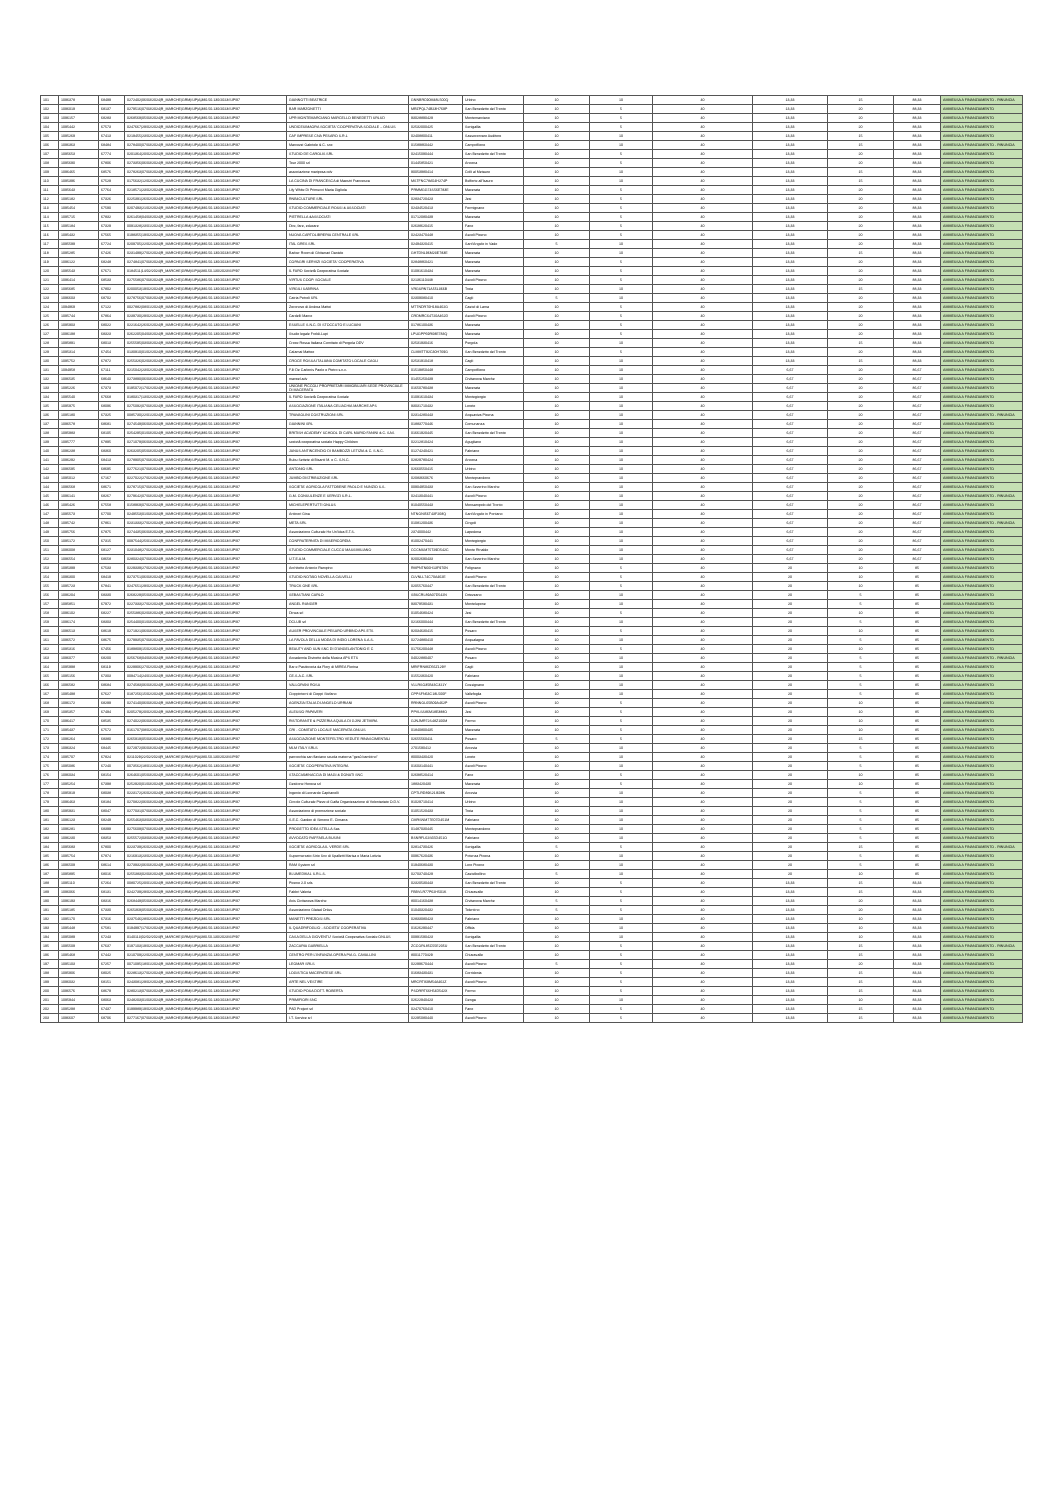| 101 | 1096378 | 68499 | 0272402/06/03/2024/R_MARCHE/GRM/SIP/A/380.50.130/2023/SIP/97 | GIANNOTTI BEATRICE | GNNBRC90M48L500Q | Urbino | 10 | 10 | 40 | 13,33 | 15 | 88,33 | AMMESSA A FINANZIAMENTO - RINUNCIA |
| 102 | 1096019 | 68137 | 0279516/07/03/2024/R_MARCHE/GRM/SIP/A/380.50.130/2023/SIP/97 | BAR MARZONETTI | MRZPQL74B23H769P | San Benedetto del Tronto | 10 | 5 | 40 | 13,33 | 20 | 88,33 | AMMESSA A FINANZIAMENTO |
| 103 | 1096157 | 68283 | 0268569/05/03/2024/R_MARCHE/GRM/SIP/A/380.50.130/2023/SIP/97 | UPR MONTEMARCIANO MARCELLO BENEDETTI SRLSD | 93028890429 | Montemarciano | 10 | 5 | 40 | 13,33 | 20 | 88,33 | AMMESSA A FINANZIAMENTO |
| 104 | 1095442 | 67573 | 0247667/29/02/2024/R_MARCHE/GRM/SIP/A/380.50.130/2023/SIP/97 | UNDICESIMAORA SOCIETA' COOPERATIVA SOCIALE – ONLUS | 02532000425 | Senigallia | 10 | 5 | 40 | 13,33 | 20 | 88,33 | AMMESSA A FINANZIAMENTO |
| 105 | 1095269 | 67413 | 0219455/23/02/2024/R_MARCHE/GRM/SIP/A/380.50.130/2023/SIP/97 | CAF IMPRESE CNA PESARO S.R.L | 02408800411 | Sassocorvaro Auditore | 10 | 10 | 40 | 13,33 | 15 | 88,33 | AMMESSA A FINANZIAMENTO |
| 106 | 1096363 | 68484 | 0278400/07/03/2024/R_MARCHE/GRM/SIP/A/380.50.130/2023/SIP/97 | Marcozzi Gabriele & C. snc | 01589860442 | Campofilone | 10 | 10 | 40 | 13,33 | 15 | 88,33 | AMMESSA A FINANZIAMENTO - RINUNCIA |
| 107 | 1095653 | 67774 | 0201364/20/02/2024/R_MARCHE/GRM/SIP/A/380.50.130/2023/SIP/97 | STUDIO DE CAROLIS SRL | 02415090444 | San Benedetto del Tronto | 10 | 5 | 40 | 13,33 | 20 | 88,33 | AMMESSA A FINANZIAMENTO |
| 108 | 1095690 | 67806 | 0273356/06/03/2024/R_MARCHE/GRM/SIP/A/380.50.130/2023/SIP/97 | Tour 2000 srl | 01445850421 | Ancona | 10 | 5 | 40 | 13,33 | 20 | 88,33 | AMMESSA A FINANZIAMENTO |
| 109 | 1096465 | 68576 | 0278263/07/03/2024/R_MARCHE/GRM/SIP/A/380.50.130/2023/SIP/97 | associazione mariposa odv | 90053980414 | Colli al Metauro | 10 | 10 | 40 | 13,33 | 15 | 88,33 | AMMESSA A FINANZIAMENTO |
| 110 | 1095396 | 67529 | 0175632/12/02/2024/R_MARCHE/GRM/SIP/A/380.50.130/2023/SIP/97 | LA CUCINA DI FRANCESCA di Maestri Francesca | MSTFNC78A54H274P | Belforte all'Isauro | 10 | 10 | 40 | 13,33 | 15 | 88,33 | AMMESSA A FINANZIAMENTO |
| 111 | 1095643 | 67764 | 0218571/23/02/2024/R_MARCHE/GRM/SIP/A/380.50.130/2023/SIP/97 | Lily White Di Primucci Maria Gigliola | PRMMGG74S56E783E | Macerata | 10 | 5 | 40 | 13,33 | 20 | 88,33 | AMMESSA A FINANZIAMENTO |
| 112 | 1095182 | 67326 | 0225391/26/02/2024/R_MARCHE/GRM/SIP/A/380.50.130/2023/SIP/97 | RNB4CULTURE SRL | 02834720423 | Jesi | 10 | 5 | 40 | 13,33 | 20 | 88,33 | AMMESSA A FINANZIAMENTO |
| 113 | 1095454 | 67590 | 0207493/21/02/2024/R_MARCHE/GRM/SIP/A/380.50.130/2023/SIP/97 | STUDIO COMMERCIALE ROSSI & ASSOCIATI | 02434520413 | Fermignano | 10 | 5 | 40 | 13,33 | 20 | 88,33 | AMMESSA A FINANZIAMENTO |
| 114 | 1095715 | 67832 | 0261458/04/03/2024/R_MARCHE/GRM/SIP/A/380.50.130/2023/SIP/97 | PIETRELLA &ASSOCIATI | 01712080439 | Macerata | 10 | 5 | 40 | 13,33 | 20 | 88,33 | AMMESSA A FINANZIAMENTO |
| 115 | 1095184 | 67329 | 0091328/23/01/2024/R_MARCHE/GRM/SIP/A/380.50.130/2023/SIP/97 | Dire, fare, educare | 02638620415 | Fano | 10 | 5 | 40 | 13,33 | 20 | 88,33 | AMMESSA A FINANZIAMENTO |
| 116 | 1095432 | 67565 | 0198355/19/02/2024/R_MARCHE/GRM/SIP/A/380.50.130/2023/SIP/97 | NUOVA CARTOLIBRERIA CENTRALE SRL | 02423470448 | Ascoli Piceno | 10 | 5 | 40 | 13,33 | 20 | 88,33 | AMMESSA A FINANZIAMENTO |
| 117 | 1095599 | 67724 | 0209705/22/02/2024/R_MARCHE/GRM/SIP/A/380.50.130/2023/SIP/97 | ITAL GRES SRL | 02494320415 | Sant'Angelo in Vado | 5 | 10 | 40 | 13,33 | 20 | 88,33 | AMMESSA A FINANZIAMENTO |
| 118 | 1095285 | 67426 | 0231499/27/02/2024/R_MARCHE/GRM/SIP/A/380.50.130/2023/SIP/97 | Barber Room di Ghitarrari Daniele | GHTDNL96M23E783E | Macerata | 10 | 10 | 40 | 13,33 | 15 | 88,33 | AMMESSA A FINANZIAMENTO |
| 119 | 1096122 | 68248 | 0274841/07/03/2024/R_MARCHE/GRM/SIP/A/380.50.130/2023/SIP/97 | COPAGRI SERVIZI SOCIETA' COOPERATIVA | 02848860421 | Macerata | 10 | 5 | 40 | 13,33 | 20 | 88,33 | AMMESSA A FINANZIAMENTO |
| 120 | 1095543 | 67671 | 0184511/14/02/2024/R_MARCHE/GRM/SIP/A/380.50.130/2023/SIP/97 | IL FARO Società Cooperativa Sociale | 01091610434 | Macerata | 10 | 5 | 40 | 13,33 | 20 | 88,33 | AMMESSA A FINANZIAMENTO |
| 121 | 1096414 | 68533 | 0275586/07/03/2024/R_MARCHE/GRM/SIP/A/380.50.130/2023/SIP/97 | VIRTUS COOP. SOCIALE | 02136110448 | Ascoli Piceno | 10 | 5 | 40 | 13,33 | 20 | 88,33 | AMMESSA A FINANZIAMENTO |
| 122 | 1095685 | 67802 | 0200053/19/02/2024/R_MARCHE/GRM/SIP/A/380.50.130/2023/SIP/97 | VIRGILI SABRINA | VRGSRN71A55L366B | Treia | 10 | 10 | 40 | 13,33 | 15 | 88,33 | AMMESSA A FINANZIAMENTO |
| 123 | 1096603 | 68702 | 0278756/07/03/2024/R_MARCHE/GRM/SIP/A/380.50.130/2023/SIP/97 | Catria Petroli SRL | 02309080410 | Cagli | 5 | 10 | 40 | 13,33 | 20 | 88,33 | AMMESSA A FINANZIAMENTO |
| 124 | 1094969 | 67122 | 0027882/08/01/2024/R_MARCHE/GRM/SIP/A/380.50.130/2023/SIP/97 | Zeronove di Andrea Mattei | MTTNDR70H18A462G | Castel di Lama | 10 | 5 | 40 | 13,33 | 20 | 88,33 | AMMESSA A FINANZIAMENTO |
| 125 | 1095744 | 67864 | 0239730/29/02/2024/R_MARCHE/GRM/SIP/A/380.50.130/2023/SIP/97 | Cardelli Marco | CRDMRC64T20A462D | Ascoli Piceno | 10 | 5 | 40 | 13,33 | 20 | 88,33 | AMMESSA A FINANZIAMENTO |
| 126 | 1095903 | 68022 | 0221642/26/02/2024/R_MARCHE/GRM/SIP/A/380.50.130/2023/SIP/97 | ESSELLE S.N.C. DI STOCCUTO E LUCIANI | 01786100436 | Macerata | 10 | 5 | 40 | 13,33 | 20 | 88,33 | AMMESSA A FINANZIAMENTO |
| 127 | 1096198 | 68323 | 0262205/04/03/2024/R_MARCHE/GRM/SIP/A/380.50.130/2023/SIP/97 | Studio legale Froldi-Lupi | LPUGPP69R08E783Q | Macerata | 10 | 5 | 40 | 13,33 | 20 | 88,33 | AMMESSA A FINANZIAMENTO |
| 128 | 1095891 | 68013 | 0255595/03/03/2024/R_MARCHE/GRM/SIP/A/380.50.130/2023/SIP/97 | Croce Rossa Italiana Comitato di Pergola ODV | 02531930416 | Pergola | 10 | 10 | 40 | 13,33 | 15 | 88,33 | AMMESSA A FINANZIAMENTO |
| 129 | 1095314 | 67454 | 0130910/01/02/2024/R_MARCHE/GRM/SIP/A/380.50.130/2023/SIP/97 | Calamai Matteo | CLMMTT92C30H769G | San Benedetto del Tronto | 10 | 5 | 40 | 13,33 | 20 | 88,33 | AMMESSA A FINANZIAMENTO |
| 130 | 1095752 | 67872 | 0255326/02/03/2024/R_MARCHE/GRM/SIP/A/380.50.130/2023/SIP/97 | CROCE ROSSA ITALIANA COMITATO LOCALE CAGLI | 02531910418 | Cagli | 10 | 10 | 40 | 13,33 | 15 | 88,33 | AMMESSA A FINANZIAMENTO |
| 131 | 1094958 | 67111 | 0215042/23/02/2024/R_MARCHE/GRM/SIP/A/380.50.130/2023/SIP/97 | F.lli De Carlonis Paolo e Pietro s.n.c. | 01519850448 | Campofilone | 10 | 10 | 40 | 6,67 | 20 | 86,67 | AMMESSA A FINANZIAMENTO |
| 132 | 1096535 | 68640 | 0273890/06/03/2024/R_MARCHE/GRM/SIP/A/380.50.130/2023/SIP/97 | marwel adv | 01455250439 | Civitanova Marche | 10 | 10 | 40 | 6,67 | 20 | 86,67 | AMMESSA A FINANZIAMENTO |
| 133 | 1095226 | 67373 | 0195072/17/02/2024/R_MARCHE/GRM/SIP/A/380.50.130/2023/SIP/97 | UNIONE PICCOLI PROPRIETARI IMMOBILIARI SEDE PROVINCIALE DI MACERATA | 01650780438 | Macerata | 10 | 10 | 40 | 6,67 | 20 | 86,67 | AMMESSA A FINANZIAMENTO |
| 134 | 1095540 | 67668 | 0180317/13/02/2024/R_MARCHE/GRM/SIP/A/380.50.130/2023/SIP/97 | IL FARO Società Cooperativa Sociale | 01091610434 | Montegiorgio | 10 | 10 | 40 | 6,67 | 20 | 86,67 | AMMESSA A FINANZIAMENTO |
| 135 | 1095975 | 68096 | 0275092/07/03/2024/R_MARCHE/GRM/SIP/A/380.50.130/2023/SIP/97 | ASSOCIAZIONE ITALIANA CELIACHIA MARCHE APS | 93031710432 | Loreto | 10 | 10 | 40 | 6,67 | 20 | 86,67 | AMMESSA A FINANZIAMENTO |
| 136 | 1095180 | 67325 | 0085730/22/01/2024/R_MARCHE/GRM/SIP/A/380.50.130/2023/SIP/97 | TRAVAGLINI COSTRUZIONI SRL | 02314280443 | Acquaviva Picena | 10 | 10 | 40 | 6,67 | 20 | 86,67 | AMMESSA A FINANZIAMENTO - RINUNCIA |
| 137 | 1096578 | 68681 | 0274549/06/03/2024/R_MARCHE/GRM/SIP/A/380.50.130/2023/SIP/97 | GIANNINI SRL | 01883770446 | Comunanza | 10 | 10 | 40 | 6,67 | 20 | 86,67 | AMMESSA A FINANZIAMENTO |
| 138 | 1095983 | 68105 | 0254295/01/03/2024/R_MARCHE/GRM/SIP/A/380.50.130/2023/SIP/97 | BRITISH ACADEMY SCHOOL DI CARL MARIO FANINI & C. SAS | 01661920445 | San Benedetto del Tronto | 10 | 10 | 40 | 6,67 | 20 | 86,67 | AMMESSA A FINANZIAMENTO |
| 139 | 1095777 | 67895 | 0271079/06/03/2024/R_MARCHE/GRM/SIP/A/380.50.130/2023/SIP/97 | società cooperativa sociale Happy Children | 02212810424 | Agugliano | 10 | 10 | 40 | 6,67 | 20 | 86,67 | AMMESSA A FINANZIAMENTO |
| 140 | 1096238 | 68360 | 0263205/05/03/2024/R_MARCHE/GRM/SIP/A/380.50.130/2023/SIP/97 | JANUS ANTINCENDIO DI BAMBOZZI LETIZIA & C. S.N.C. | 01274240421 | Fabriano | 10 | 10 | 40 | 6,67 | 20 | 86,67 | AMMESSA A FINANZIAMENTO |
| 141 | 1096292 | 68413 | 0278905/07/03/2024/R_MARCHE/GRM/SIP/A/380.50.130/2023/SIP/97 | Bubu Settete di Bisanti M. e C. S.N.C. | 02829780424 | Ancona | 10 | 10 | 40 | 6,67 | 20 | 86,67 | AMMESSA A FINANZIAMENTO |
| 142 | 1096595 | 68695 | 0277621/07/03/2024/R_MARCHE/GRM/SIP/A/380.50.130/2023/SIP/97 | ANTONIO SRL | 02660550415 | Urbino | 10 | 10 | 40 | 6,67 | 20 | 86,67 | AMMESSA A FINANZIAMENTO |
| 143 | 1095012 | 67167 | 0227022/27/02/2024/R_MARCHE/GRM/SIP/A/380.50.130/2023/SIP/97 | JUMBO DISTRIBUZIONE SRL | 02083660676 | Monteprandone | 10 | 10 | 40 | 6,67 | 20 | 86,67 | AMMESSA A FINANZIAMENTO |
| 144 | 1096568 | 68671 | 0278715/07/03/2024/R_MARCHE/GRM/SIP/A/380.50.130/2023/SIP/97 | SOCIETA' AGRICOLA FATTOBENE PAOLO E NUNZIO S.S. | 00904950433 | San Severino Marche | 10 | 10 | 40 | 6,67 | 20 | 86,67 | AMMESSA A FINANZIAMENTO |
| 145 | 1096141 | 68267 | 0279642/07/03/2024/R_MARCHE/GRM/SIP/A/380.50.130/2023/SIP/97 | G.M. CONSULENZE E SERVIZI S.R.L. | 02413040441 | Ascoli Piceno | 10 | 10 | 40 | 6,67 | 20 | 86,67 | AMMESSA A FINANZIAMENTO - RINUNCIA |
| 146 | 1095426 | 67558 | 0158969/07/02/2024/R_MARCHE/GRM/SIP/A/380.50.130/2023/SIP/97 | MICHELEPERTUTTI ONLUS | 91040550443 | Monsampolo del Tronto | 10 | 10 | 40 | 6,67 | 20 | 86,67 | AMMESSA A FINANZIAMENTO |
| 147 | 1095573 | 67700 | 0249553/01/03/2024/R_MARCHE/GRM/SIP/A/380.50.130/2023/SIP/97 | Antinori Gina | NTNGNI56T43F268Q | Sant'Angelo in Pontano | 10 | 10 | 40 | 6,67 | 20 | 86,67 | AMMESSA A FINANZIAMENTO |
| 148 | 1095742 | 67861 | 0231333/27/02/2024/R_MARCHE/GRM/SIP/A/380.50.130/2023/SIP/97 | META SRL | 01081200436 | Cingoli | 10 | 10 | 40 | 6,67 | 20 | 86,67 | AMMESSA A FINANZIAMENTO - RINUNCIA |
| 149 | 1095756 | 67875 | 0274435/06/03/2024/R_MARCHE/GRM/SIP/A/380.50.130/2023/SIP/97 | Associazione Culturale Ho Un'Idea E.T.S. | 2374000442 | Lapedona | 10 | 10 | 40 | 6,67 | 20 | 86,67 | AMMESSA A FINANZIAMENTO |
| 150 | 1095172 | 67315 | 0097544/25/01/2024/R_MARCHE/GRM/SIP/A/380.50.130/2023/SIP/97 | CONFRATERNITA DI MISERICORDIA | 81002470441 | Montegiorgio | 10 | 10 | 40 | 6,67 | 20 | 86,67 | AMMESSA A FINANZIAMENTO |
| 151 | 1096008 | 68127 | 0231048/27/02/2024/R_MARCHE/GRM/SIP/A/380.50.130/2023/SIP/97 | STUDIO COMMERCIALE CUCCÙ MASSIMILIANO | CCCMSM75T29D542C | Monte Rinaldo | 10 | 10 | 40 | 6,67 | 20 | 86,67 | AMMESSA A FINANZIAMENTO |
| 152 | 1096554 | 68658 | 0280324/07/03/2024/R_MARCHE/GRM/SIP/A/380.50.130/2023/SIP/97 | U.T.E.A.M. | 92002690433 | San Severino Marche | 10 | 10 | 40 | 6,67 | 20 | 86,67 | AMMESSA A FINANZIAMENTO |
| 153 | 1095399 | 67533 | 0229339/27/02/2024/R_MARCHE/GRM/SIP/A/380.50.130/2023/SIP/97 | Architetto Antonio Rampino | RMPNTN66H13F970N | Folignano | 10 | 5 | 40 | 20 | 10 | 85 | AMMESSA A FINANZIAMENTO |
| 154 | 1096300 | 68419 | 0273751/06/03/2024/R_MARCHE/GRM/SIP/A/380.50.130/2023/SIP/97 | STUDIO NOTAIO NOVELLA CALVELLI | CLVNLL74C70A462E | Ascoli Piceno | 10 | 5 | 40 | 20 | 10 | 85 | AMMESSA A FINANZIAMENTO |
| 155 | 1095723 | 67841 | 0247651/29/02/2024/R_MARCHE/GRM/SIP/A/380.50.130/2023/SIP/97 | TRUCK ONE SRL | 02055760447 | San Benedetto del Tronto | 10 | 5 | 40 | 20 | 10 | 85 | AMMESSA A FINANZIAMENTO |
| 156 | 1096204 | 68330 | 0268229/05/03/2024/R_MARCHE/GRM/SIP/A/380.50.130/2023/SIP/97 | SEBASTIANI CARLO | SBSCRL89A07D542N | Ortezzano | 10 | 10 | 40 | 20 | 5 | 85 | AMMESSA A FINANZIAMENTO |
| 157 | 1095851 | 67972 | 0227333/27/02/2024/R_MARCHE/GRM/SIP/A/380.50.130/2023/SIP/97 | ANGEL RANGER | 93079590431 | Montelupone | 10 | 10 | 40 | 20 | 5 | 85 | AMMESSA A FINANZIAMENTO |
| 158 | 1096102 | 68227 | 0255386/02/03/2024/R_MARCHE/GRM/SIP/A/380.50.130/2023/SIP/97 | Dinea srl | 01054680424 | Jesi | 10 | 5 | 40 | 20 | 10 | 85 | AMMESSA A FINANZIAMENTO |
| 159 | 1096174 | 68303 | 0254400/01/03/2024/R_MARCHE/GRM/SIP/A/380.50.130/2023/SIP/97 | DCLUB srl | 02166000444 | San Benedetto del Tronto | 10 | 10 | 40 | 20 | 5 | 85 | AMMESSA A FINANZIAMENTO |
| 160 | 1096513 | 68619 | 0271921/06/03/2024/R_MARCHE/GRM/SIP/A/380.50.130/2023/SIP/97 | AUSER PROVINCIALE PESARO URBINO APS ETS | 92034630415 | Pesaro | 10 | 5 | 40 | 20 | 10 | 85 | AMMESSA A FINANZIAMENTO |
| 161 | 1096572 | 68675 | 0279935/07/03/2024/R_MARCHE/GRM/SIP/A/380.50.130/2023/SIP/97 | LA FAVOLA DELLA MODA DI INDIO LORENA S.A.S. | 02724880410 | Acqualagna | 10 | 10 | 40 | 20 | 5 | 85 | AMMESSA A FINANZIAMENTO |
| 162 | 1095316 | 67456 | 0189809/15/02/2024/R_MARCHE/GRM/SIP/A/380.50.130/2023/SIP/97 | BEAUTY AND SUN SNC DI D'ANGELANTONIO E C | 01756200448 | Ascoli Piceno | 10 | 5 | 40 | 20 | 10 | 85 | AMMESSA A FINANZIAMENTO |
| 163 | 1096077 | 68200 | 0256768/04/03/2024/R_MARCHE/GRM/SIP/A/380.50.130/2023/SIP/97 | Accademia Distretto della Musica APS ETS | 04022880407 | Pesaro | 10 | 10 | 40 | 20 | 5 | 85 | AMMESSA A FINANZIAMENTO - RINUNCIA |
| 164 | 1095998 | 68119 | 0229906/27/02/2024/R_MARCHE/GRM/SIP/A/380.50.130/2023/SIP/97 | Bar e Pasticceria da Flory di MIREA Florina | MRIFRN86D56Z129Y | Cagli | 10 | 10 | 40 | 20 | 5 | 85 | AMMESSA A FINANZIAMENTO |
| 165 | 1095156 | 67303 | 0094714/24/01/2024/R_MARCHE/GRM/SIP/A/380.50.130/2023/SIP/97 | CE.S.A.C. SRL | 01552360420 | Fabriano | 10 | 10 | 40 | 20 | 5 | 85 | AMMESSA A FINANZIAMENTO |
| 166 | 1096582 | 68684 | 0274583/06/03/2024/R_MARCHE/GRM/SIP/A/380.50.130/2023/SIP/97 | VALLORANI ROSA | VLLRSO35B43C321Y | Cossignano | 10 | 10 | 40 | 20 | 5 | 85 | AMMESSA A FINANZIAMENTO |
| 167 | 1095498 | 67627 | 0187256/15/02/2024/R_MARCHE/GRM/SIP/A/380.50.130/2023/SIP/97 | Cioppinterni di Cioppi Stefano | CPPSFN63C18L500F | Vallefoglia | 10 | 10 | 40 | 20 | 5 | 85 | AMMESSA A FINANZIAMENTO |
| 168 | 1096172 | 68299 | 0274140/06/03/2024/R_MARCHE/GRM/SIP/A/380.50.130/2023/SIP/97 | AGENZIA ITALIA DI ANGELO URRIANI | RRNNGL65B09A462P | Ascoli Piceno | 10 | 5 | 40 | 20 | 10 | 85 | AMMESSA A FINANZIAMENTO |
| 169 | 1095357 | 67494 | 0205279/20/02/2024/R_MARCHE/GRM/SIP/A/380.50.130/2023/SIP/97 | ALESSIO PAPAVERI | PPVLSS86M18E388O | Jesi | 10 | 5 | 40 | 20 | 10 | 85 | AMMESSA A FINANZIAMENTO |
| 170 | 1096417 | 68535 | 0274022/06/03/2024/R_MARCHE/GRM/SIP/A/380.50.130/2023/SIP/97 | RISTORANTE & PIZZERIA AQUILA DI GJINI JETMIRA | GJNJMR72S48Z100M | Fermo | 10 | 5 | 40 | 20 | 10 | 85 | AMMESSA A FINANZIAMENTO |
| 171 | 1095437 | 67572 | 0161707/08/02/2024/R_MARCHE/GRM/SIP/A/380.50.130/2023/SIP/97 | CRI - COMITATO LOCALE MACERATA ONLUS | 01840800435 | Macerata | 10 | 5 | 40 | 20 | 10 | 85 | AMMESSA A FINANZIAMENTO |
| 172 | 1096264 | 68380 | 0265919/05/03/2024/R_MARCHE/GRM/SIP/A/380.50.130/2023/SIP/97 | ASSOCIAZIONE MONTEFELTRO VEDUTE RINASCIMENTALI | 02655560411 | Pesaro | 5 | 5 | 40 | 20 | 15 | 85 | AMMESSA A FINANZIAMENTO |
| 173 | 1096324 | 68445 | 0272972/06/03/2024/R_MARCHE/GRM/SIP/A/380.50.130/2023/SIP/97 | MLM ITALY SRLS | 2701590412 | Arcevia | 10 | 10 | 40 | 20 | 5 | 85 | AMMESSA A FINANZIAMENTO |
| 174 | 1095707 | 67824 | 0211029/22/02/2024/R_MARCHE/GRM/SIP/A/380.50.130/2023/SIP/97 | parrocchia san flaviano scuola materna "gesù bambino" | 80003430420 | Loreto | 10 | 10 | 40 | 20 | 5 | 85 | AMMESSA A FINANZIAMENTO |
| 175 | 1095086 | 67240 | 0073562/18/01/2024/R_MARCHE/GRM/SIP/A/380.50.130/2023/SIP/97 | SOCIETA' COOPERATIVA INTEGRA | 01603140441 | Ascoli Piceno | 10 | 10 | 40 | 20 | 5 | 85 | AMMESSA A FINANZIAMENTO |
| 176 | 1096034 | 68154 | 0264601/05/03/2024/R_MARCHE/GRM/SIP/A/380.50.130/2023/SIP/97 | STACCIAMINACCIA DI MAGI & DONATI SNC | 02698520414 | Fano | 10 | 5 | 40 | 20 | 10 | 85 | AMMESSA A FINANZIAMENTO |
| 177 | 1095254 | 67398 | 0252920/01/03/2024/R_MARCHE/GRM/SIP/A/380.50.130/2023/SIP/97 | Gestione Horeca srl | 1883420430 | Macerata | 10 | 5 | 40 | 20 | 10 | 85 | AMMESSA A FINANZIAMENTO |
| 178 | 1095919 | 68038 | 0223172/26/02/2024/R_MARCHE/GRM/SIP/A/380.50.130/2023/SIP/97 | Ingenio di Leonardo Capitanelli | CPTLRD89S21I608K | Arcevia | 10 | 10 | 40 | 20 | 5 | 85 | AMMESSA A FINANZIAMENTO |
| 179 | 1096463 | 68184 | 0270822/06/03/2024/R_MARCHE/GRM/SIP/A/380.50.130/2023/SIP/97 | Circolo Culturale Pieve di Gaifa Organizzazione di Volontariato O.D.V. | 91029710414 | Urbino | 10 | 10 | 40 | 20 | 5 | 85 | AMMESSA A FINANZIAMENTO |
| 180 | 1095931 | 68047 | 0277031/07/03/2024/R_MARCHE/GRM/SIP/A/380.50.130/2023/SIP/97 | Associazione di promozione sociale | 01051520433 | Treia | 10 | 10 | 40 | 20 | 5 | 85 | AMMESSA A FINANZIAMENTO |
| 181 | 1096123 | 68249 | 0255463/03/03/2024/R_MARCHE/GRM/SIP/A/380.50.130/2023/SIP/97 | S.E.C. Garden di Simone E. Cimarra | CMRSNM77E07D451M | Fabriano | 10 | 10 | 40 | 20 | 5 | 85 | AMMESSA A FINANZIAMENTO |
| 182 | 1096281 | 68399 | 0275609/07/03/2024/R_MARCHE/GRM/SIP/A/380.50.130/2023/SIP/97 | PROGETTO IDEA STELLA Sas | 01487030445 | Monteprandone | 10 | 10 | 40 | 20 | 5 | 85 | AMMESSA A FINANZIAMENTO |
| 183 | 1096230 | 68353 | 0255572/03/03/2024/R_MARCHE/GRM/SIP/A/380.50.130/2023/SIP/97 | AVVOCATO RAFFAELA BUSINI | BSNRFL62S65D451O | Fabriano | 10 | 10 | 40 | 20 | 5 | 85 | AMMESSA A FINANZIAMENTO |
| 184 | 1095683 | 67800 | 0223739/26/02/2024/R_MARCHE/GRM/SIP/A/380.50.130/2023/SIP/97 | SOCIETA' AGRICOLA IL VERDE SRL | 02814730426 | Senigallia | 5 | 5 | 40 | 20 | 15 | 85 | AMMESSA A FINANZIAMENTO - RINUNCIA |
| 185 | 1095754 | 67874 | 0216913/23/02/2024/R_MARCHE/GRM/SIP/A/380.50.130/2023/SIP/97 | Supermercato Sirio Snc di Spalletti Marisa e Maria Letizia | 00967620436 | Potenza Picena | 10 | 10 | 40 | 20 | 5 | 85 | AMMESSA A FINANZIAMENTO |
| 186 | 1096509 | 68614 | 0273932/06/03/2024/R_MARCHE/GRM/SIP/A/380.50.130/2023/SIP/97 | RAM System srl | 01940680430 | Loro Piceno | 10 | 10 | 40 | 20 | 5 | 85 | AMMESSA A FINANZIAMENTO |
| 187 | 1095895 | 68016 | 0255383/02/03/2024/R_MARCHE/GRM/SIP/A/380.50.130/2023/SIP/97 | BLUMEDIKAL S.R.L.S. | 02703740429 | Castelbellino | 5 | 10 | 40 | 20 | 10 | 85 | AMMESSA A FINANZIAMENTO |
| 188 | 1095110 | 67264 | 0080725/20/01/2024/R_MARCHE/GRM/SIP/A/380.50.130/2023/SIP/97 | Piceno 2.0 srls | 02320530443 | San Benedetto del Tronto | 10 | 5 | 40 | 13,33 | 15 | 83,33 | AMMESSA A FINANZIAMENTO |
| 189 | 1096066 | 68131 | 0242739/29/02/2024/R_MARCHE/GRM/SIP/A/380.50.130/2023/SIP/97 | Fabbri Valeria | FBBVLR77P62H501K | Chiaravalle | 10 | 5 | 40 | 13,33 | 15 | 83,33 | AMMESSA A FINANZIAMENTO |
| 190 | 1096193 | 68316 | 0268449/05/03/2024/R_MARCHE/GRM/SIP/A/380.50.130/2023/SIP/97 | Avis Civitanova Marche | 80014160438 | Civitanova Marche | 5 | 5 | 40 | 13,33 | 20 | 83,33 | AMMESSA A FINANZIAMENTO |
| 191 | 1095185 | 67330 | 0265369/05/03/2024/R_MARCHE/GRM/SIP/A/380.50.130/2023/SIP/97 | Associazione Glatad Onlus | 01040320432 | Tolentino | 5 | 5 | 40 | 13,33 | 20 | 83,33 | AMMESSA A FINANZIAMENTO |
| 192 | 1095170 | 67316 | 0237546/28/02/2024/R_MARCHE/GRM/SIP/A/380.50.130/2023/SIP/97 | MANETTI PREZIOSI SRL | 02833080423 | Fabriano | 10 | 10 | 40 | 13,33 | 10 | 83,33 | AMMESSA A FINANZIAMENTO |
| 193 | 1095448 | 67581 | 0194997/17/02/2024/R_MARCHE/GRM/SIP/A/380.50.130/2023/SIP/97 | IL QUADRIFOGLIO - SOCIETA' COOPERATIVA | 01626290447 | Offida | 10 | 10 | 40 | 13,33 | 10 | 83,33 | AMMESSA A FINANZIAMENTO |
| 194 | 1095089 | 67243 | 0140113/02/02/2024/R_MARCHE/GRM/SIP/A/380.50.130/2023/SIP/97 | CASA DELLA GIOVENTU' Società Cooperativa Sociale ONLUS | 00991590423 | Senigallia | 10 | 10 | 40 | 13,33 | 10 | 83,33 | AMMESSA A FINANZIAMENTO |
| 195 | 1095509 | 67637 | 0197103/19/02/2024/R_MARCHE/GRM/SIP/A/380.50.130/2023/SIP/97 | ZACCARIA GABRIELLA | ZCCGRL85C55E205U | San Benedetto del Tronto | 10 | 5 | 40 | 13,33 | 15 | 83,33 | AMMESSA A FINANZIAMENTO - RINUNCIA |
| 196 | 1095468 | 67442 | 0210709/22/02/2024/R_MARCHE/GRM/SIP/A/380.50.130/2023/SIP/97 | CENTRO PER L'INFANZIA OPERA PIA G. CAVALLINI | 80011770429 | Chiaravalle | 10 | 5 | 40 | 13,33 | 15 | 83,33 | AMMESSA A FINANZIAMENTO |
| 197 | 1095103 | 67257 | 0071095/18/01/2024/R_MARCHE/GRM/SIP/A/380.50.130/2023/SIP/97 | LEOMAR SRLS | 02299670444 | Ascoli Piceno | 5 | 5 | 40 | 13,33 | 20 | 83,33 | AMMESSA A FINANZIAMENTO |
| 198 | 1095906 | 68025 | 0228613/27/02/2024/R_MARCHE/GRM/SIP/A/380.50.130/2023/SIP/97 | LOGISTICA MACERATESE SRL | 01683430431 | Corridonia | 10 | 5 | 40 | 13,33 | 15 | 83,33 | AMMESSA A FINANZIAMENTO |
| 199 | 1096032 | 68151 | 0243081/29/02/2024/R_MARCHE/GRM/SIP/A/380.50.130/2023/SIP/97 | ARTE NEL VESTIRE | MRCRTI69M54A462Z | Ascoli Piceno | 10 | 5 | 40 | 13,33 | 15 | 83,33 | AMMESSA A FINANZIAMENTO |
| 200 | 1096576 | 68679 | 0280213/07/03/2024/R_MARCHE/GRM/SIP/A/380.50.130/2023/SIP/97 | STUDIO POSA DOTT. ROBERTA | PSORRT66H54D542X | Fermo | 10 | 5 | 40 | 13,33 | 15 | 83,33 | AMMESSA A FINANZIAMENTO |
| 201 | 1095944 | 68063 | 0248203/01/03/2024/R_MARCHE/GRM/SIP/A/380.50.130/2023/SIP/97 | PRIMIFIORI SNC | 02622940423 | Genga | 10 | 10 | 40 | 13,33 | 10 | 83,33 | AMMESSA A FINANZIAMENTO |
| 202 | 1095298 | 67437 | 0199989/19/02/2024/R_MARCHE/GRM/SIP/A/380.50.130/2023/SIP/97 | PAD Project srl | 02470760410 | Fano | 10 | 5 | 40 | 13,33 | 15 | 83,33 | AMMESSA A FINANZIAMENTO |
| 203 | 1096607 | 68706 | 0277167/07/03/2024/R_MARCHE/GRM/SIP/A/380.50.130/2023/SIP/97 | I.T. Service srl | 02295080440 | Ascoli Piceno | 10 | 5 | 40 | 13,33 | 15 | 83,33 | AMMESSA A FINANZIAMENTO |